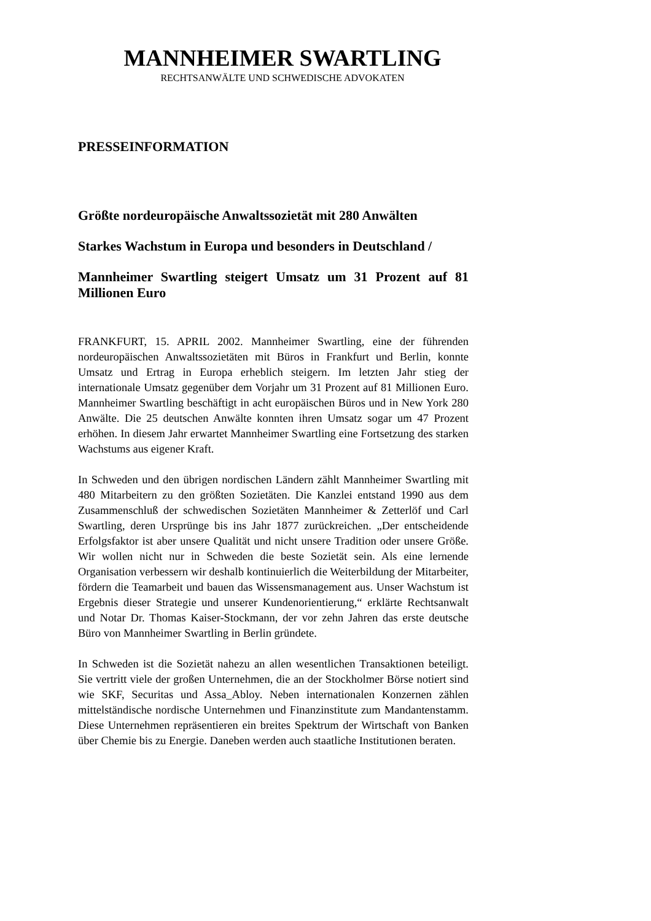MANNHEIMER SWARTLING
RECHTSANWÄLTE UND SCHWEDISCHE ADVOKATEN
PRESSEINFORMATION
Größte nordeuropäische Anwaltssozietät mit 280 Anwälten
Starkes Wachstum in Europa und besonders in Deutschland /
Mannheimer Swartling steigert Umsatz um 31 Prozent auf 81 Millionen Euro
FRANKFURT, 15. APRIL 2002. Mannheimer Swartling, eine der führenden nordeuropäischen Anwaltssozietäten mit Büros in Frankfurt und Berlin, konnte Umsatz und Ertrag in Europa erheblich steigern. Im letzten Jahr stieg der internationale Umsatz gegenüber dem Vorjahr um 31 Prozent auf 81 Millionen Euro. Mannheimer Swartling beschäftigt in acht europäischen Büros und in New York 280 Anwälte. Die 25 deutschen Anwälte konnten ihren Umsatz sogar um 47 Prozent erhöhen. In diesem Jahr erwartet Mannheimer Swartling eine Fortsetzung des starken Wachstums aus eigener Kraft.
In Schweden und den übrigen nordischen Ländern zählt Mannheimer Swartling mit 480 Mitarbeitern zu den größten Sozietäten. Die Kanzlei entstand 1990 aus dem Zusammenschluß der schwedischen Sozietäten Mannheimer & Zetterlöf und Carl Swartling, deren Ursprünge bis ins Jahr 1877 zurückreichen. „Der entscheidende Erfolgsfaktor ist aber unsere Qualität und nicht unsere Tradition oder unsere Größe. Wir wollen nicht nur in Schweden die beste Sozietät sein. Als eine lernende Organisation verbessern wir deshalb kontinuierlich die Weiterbildung der Mitarbeiter, fördern die Teamarbeit und bauen das Wissensmanagement aus. Unser Wachstum ist Ergebnis dieser Strategie und unserer Kundenorientierung,“ erklärte Rechtsanwalt und Notar Dr. Thomas Kaiser-Stockmann, der vor zehn Jahren das erste deutsche Büro von Mannheimer Swartling in Berlin gründete.
In Schweden ist die Sozietät nahezu an allen wesentlichen Transaktionen beteiligt. Sie vertritt viele der großen Unternehmen, die an der Stockholmer Börse notiert sind wie SKF, Securitas und Assa_Abloy. Neben internationalen Konzernen zählen mittelständische nordische Unternehmen und Finanzinstitute zum Mandantenstamm. Diese Unternehmen repräsentieren ein breites Spektrum der Wirtschaft von Banken über Chemie bis zu Energie. Daneben werden auch staatliche Institutionen beraten.